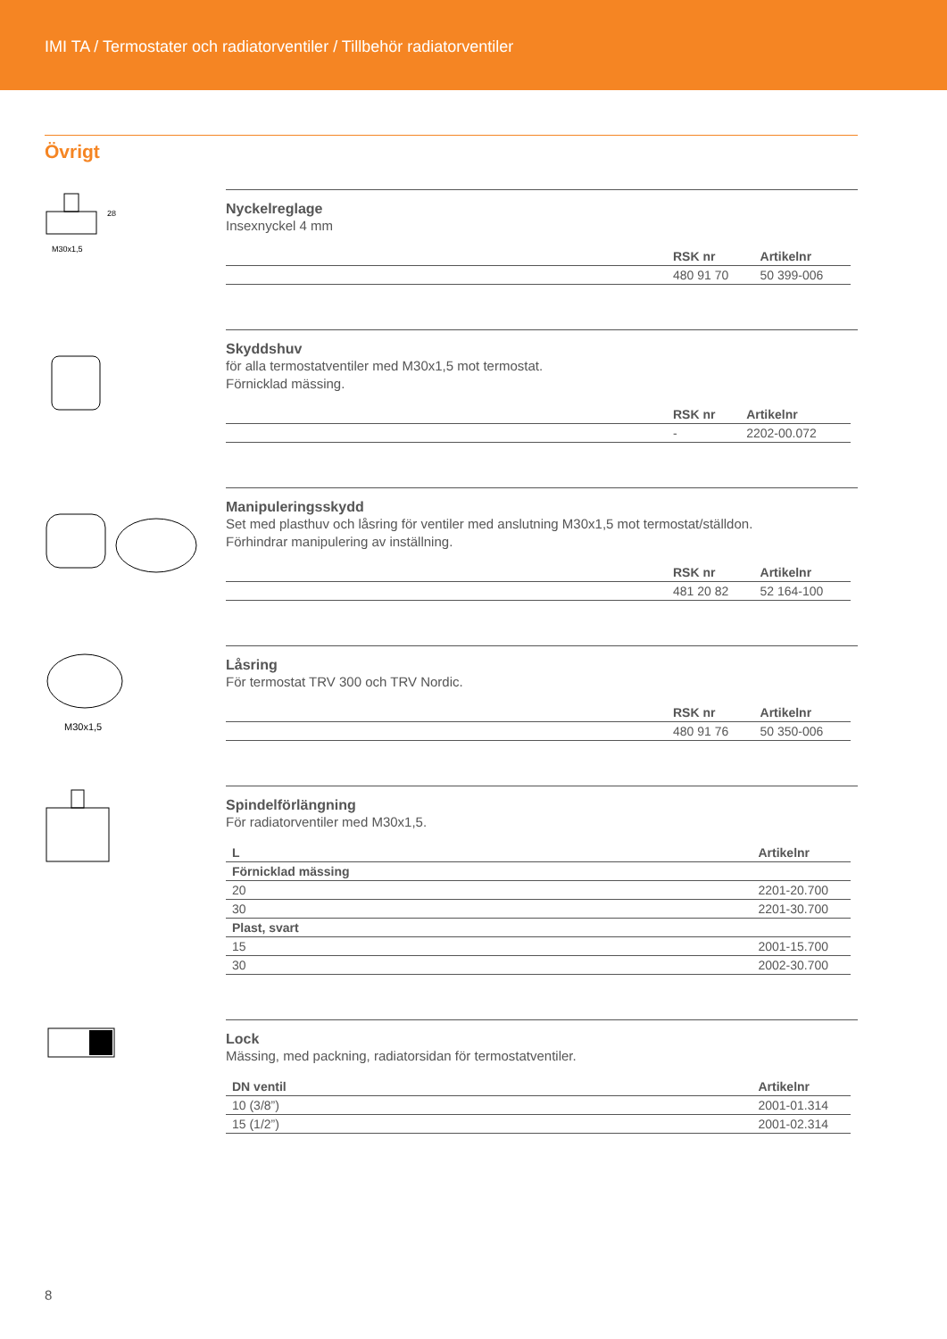IMI TA / Termostater och radiatorventiler / Tillbehör radiatorventiler
Övrigt
28
M30x1,5
Nyckelreglage
Insexnyckel 4 mm
| | RSK nr | Artikelnr |
| --- | --- | --- |
| | 480 91 70 | 50 399-006 |
Skyddshuv
för alla termostatventiler med M30x1,5 mot termostat.
Förnicklad mässing.
| | RSK nr | Artikelnr |
| --- | --- | --- |
| | - | 2202-00.072 |
Manipuleringsskydd
Set med plasthuv och låsring för ventiler med anslutning M30x1,5 mot termostat/ställdon.
Förhindrar manipulering av inställning.
| | RSK nr | Artikelnr |
| --- | --- | --- |
| | 481 20 82 | 52 164-100 |
M30x1,5
Låsring
För termostat TRV 300 och TRV Nordic.
| | RSK nr | Artikelnr |
| --- | --- | --- |
| | 480 91 76 | 50 350-006 |
Spindelförlängning
För radiatorventiler med M30x1,5.
| L | Artikelnr |
| --- | --- |
| Förnicklad mässing | |
| 20 | 2201-20.700 |
| 30 | 2201-30.700 |
| Plast, svart | |
| 15 | 2001-15.700 |
| 30 | 2002-30.700 |
Lock
Mässing, med packning, radiatorsidan för termostatventiler.
| DN ventil | Artikelnr |
| --- | --- |
| 10 (3/8”) | 2001-01.314 |
| 15 (1/2”) | 2001-02.314 |
8